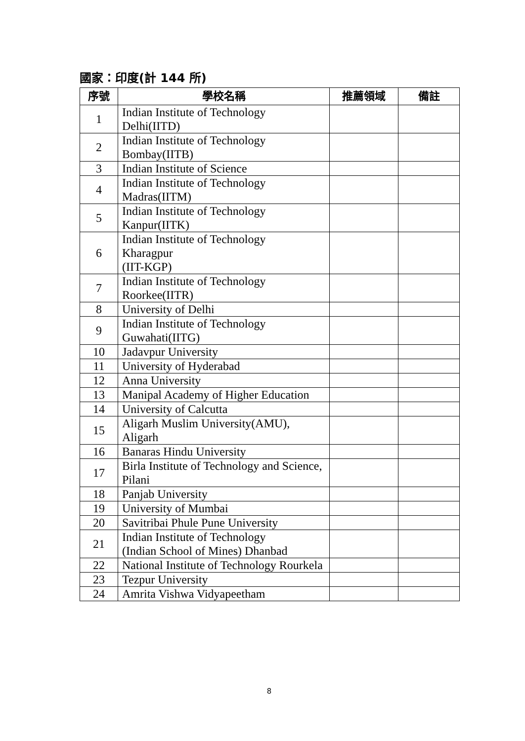國家：印度(計 144 所)
| 序號 | 學校名稱 | 推薦領域 | 備註 |
| --- | --- | --- | --- |
| 1 | Indian Institute of Technology Delhi(IITD) | | |
| 2 | Indian Institute of Technology Bombay(IITB) | | |
| 3 | Indian Institute of Science | | |
| 4 | Indian Institute of Technology Madras(IITM) | | |
| 5 | Indian Institute of Technology Kanpur(IITK) | | |
| 6 | Indian Institute of Technology Kharagpur (IIT-KGP) | | |
| 7 | Indian Institute of Technology Roorkee(IITR) | | |
| 8 | University of Delhi | | |
| 9 | Indian Institute of Technology Guwahati(IITG) | | |
| 10 | Jadavpur University | | |
| 11 | University of Hyderabad | | |
| 12 | Anna University | | |
| 13 | Manipal Academy of Higher Education | | |
| 14 | University of Calcutta | | |
| 15 | Aligarh Muslim University(AMU), Aligarh | | |
| 16 | Banaras Hindu University | | |
| 17 | Birla Institute of Technology and Science, Pilani | | |
| 18 | Panjab University | | |
| 19 | University of Mumbai | | |
| 20 | Savitribai Phule Pune University | | |
| 21 | Indian Institute of Technology (Indian School of Mines) Dhanbad | | |
| 22 | National Institute of Technology Rourkela | | |
| 23 | Tezpur University | | |
| 24 | Amrita Vishwa Vidyapeetham | | |
8